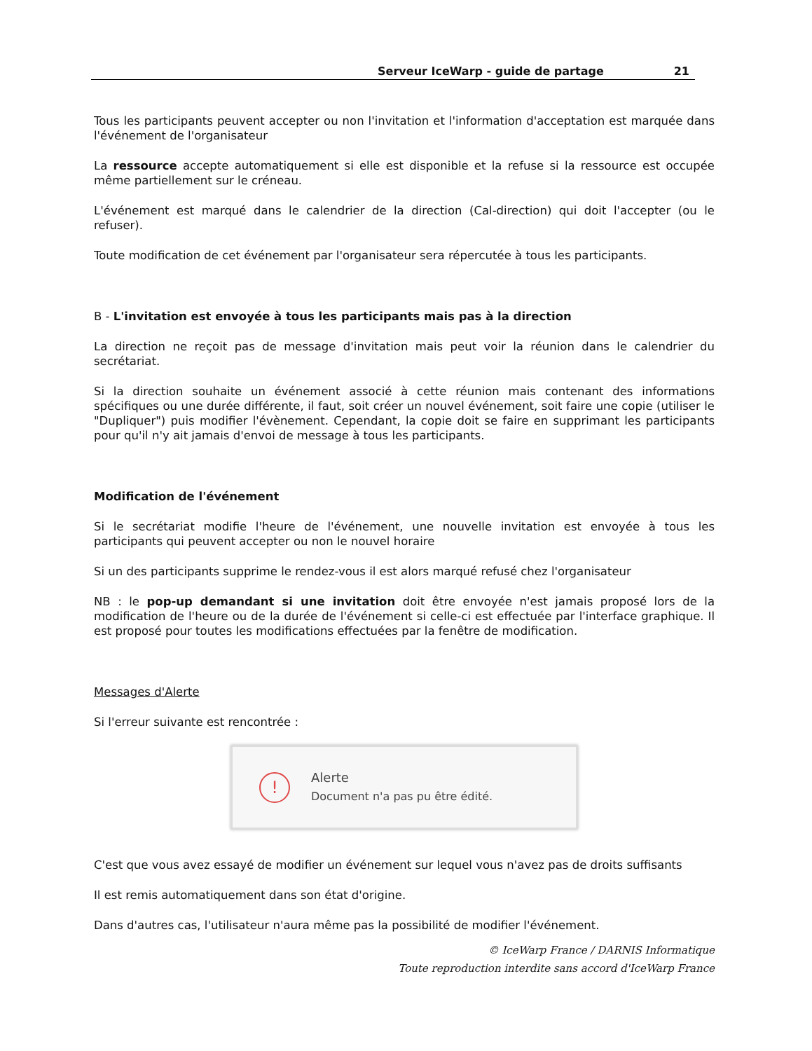Serveur IceWarp - guide de partage 21
Tous les participants peuvent accepter ou non l'invitation et l'information d'acceptation est marquée dans l'événement de l'organisateur
La ressource accepte automatiquement si elle est disponible et la refuse si la ressource est occupée même partiellement sur le créneau.
L'événement est marqué dans le calendrier de la direction (Cal-direction) qui doit l'accepter (ou le refuser).
Toute modification de cet événement par l'organisateur sera répercutée à tous les participants.
B - L'invitation est envoyée à tous les participants mais pas à la direction
La direction ne reçoit pas de message d'invitation mais peut voir la réunion dans le calendrier du secrétariat.
Si la direction souhaite un événement associé à cette réunion mais contenant des informations spécifiques ou une durée différente, il faut, soit créer un nouvel événement, soit faire une copie (utiliser le "Dupliquer") puis modifier l'évènement. Cependant, la copie doit se faire en supprimant les participants pour qu'il n'y ait jamais d'envoi de message à tous les participants.
Modification de l'événement
Si le secrétariat modifie l'heure de l'événement, une nouvelle invitation est envoyée à tous les participants qui peuvent accepter ou non le nouvel horaire
Si un des participants supprime le rendez-vous il est alors marqué refusé chez l'organisateur
NB : le pop-up demandant si une invitation doit être envoyée n'est jamais proposé lors de la modification de l'heure ou de la durée de l'événement si celle-ci est effectuée par l'interface graphique. Il est proposé pour toutes les modifications effectuées par la fenêtre de modification.
Messages d'Alerte
Si l'erreur suivante est rencontrée :
!
Alerte
Document n'a pas pu être édité.
C'est que vous avez essayé de modifier un événement sur lequel vous n'avez pas de droits suffisants
Il est remis automatiquement dans son état d'origine.
Dans d'autres cas, l'utilisateur n'aura même pas la possibilité de modifier l'événement.
© IceWarp France / DARNIS Informatique
Toute reproduction interdite sans accord d'IceWarp France